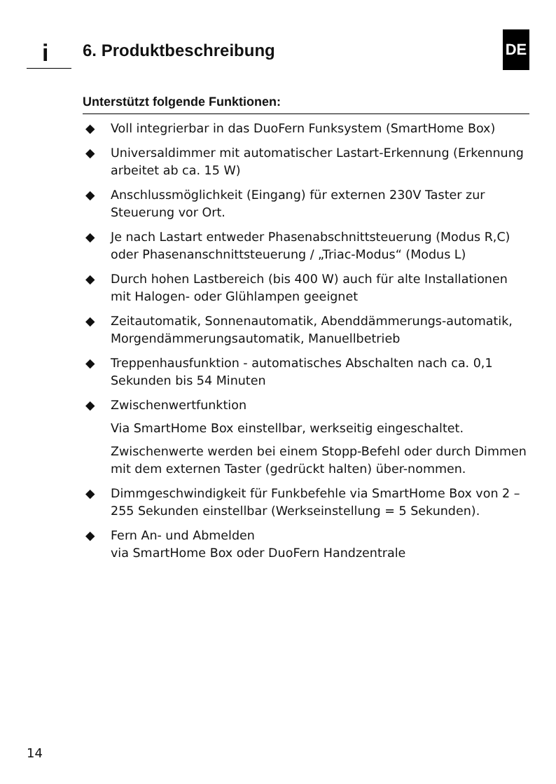i 6. Produktbeschreibung
DE
Unterstützt folgende Funktionen:
◆ Voll integrierbar in das DuoFern Funksystem (SmartHome Box)
◆ Universaldimmer mit automatischer Lastart-Erkennung (Erkennung arbeitet ab ca. 15 W)
◆ Anschlussmöglichkeit (Eingang) für externen 230V Taster zur Steuerung vor Ort.
◆ Je nach Lastart entweder Phasenabschnittsteuerung (Modus R,C) oder Phasenanschnittsteuerung / „Triac-Modus“ (Modus L)
◆ Durch hohen Lastbereich (bis 400 W) auch für alte Installationen mit Halogen- oder Glühlampen geeignet
◆ Zeitautomatik, Sonnenautomatik, Abenddämmerungs-automatik, Morgendämmerungsautomatik, Manuellbetrieb
◆ Treppenhausfunktion - automatisches Abschalten nach ca. 0,1 Sekunden bis 54 Minuten
◆ Zwischenwertfunktion
Via SmartHome Box einstellbar, werkseitig eingeschaltet.
Zwischenwerte werden bei einem Stopp-Befehl oder durch Dimmen mit dem externen Taster (gedrückt halten) über-nommen.
◆ Dimmgeschwindigkeit für Funkbefehle via SmartHome Box von 2 – 255 Sekunden einstellbar (Werkseinstellung = 5 Sekunden).
◆ Fern An- und Abmelden
via SmartHome Box oder DuoFern Handzentrale
14